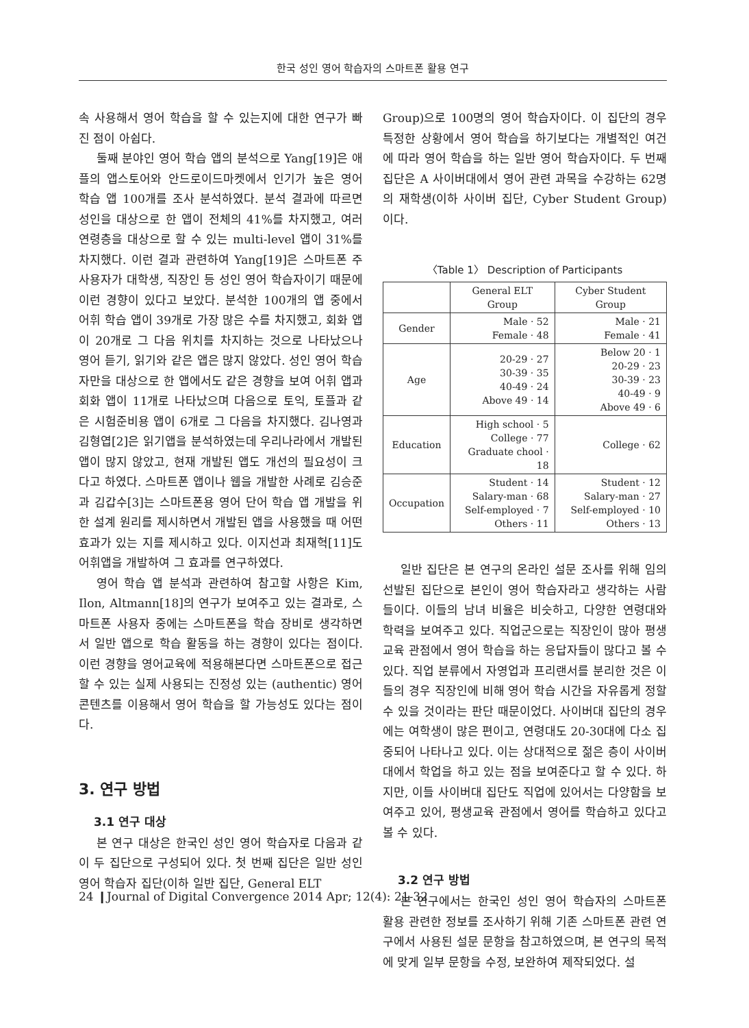한국 성인 영어 학습자의 스마트폰 활용 연구
속 사용해서 영어 학습을 할 수 있는지에 대한 연구가 빠진 점이 아쉽다.
둘째 분야인 영어 학습 앱의 분석으로 Yang[19]은 애플의 앱스토어와 안드로이드마켓에서 인기가 높은 영어 학습 앱 100개를 조사 분석하였다. 분석 결과에 따르면 성인을 대상으로 한 앱이 전체의 41%를 차지했고, 여러 연령층을 대상으로 할 수 있는 multi-level 앱이 31%를 차지했다. 이런 결과 관련하여 Yang[19]은 스마트폰 주 사용자가 대학생, 직장인 등 성인 영어 학습자이기 때문에 이런 경향이 있다고 보았다. 분석한 100개의 앱 중에서 어휘 학습 앱이 39개로 가장 많은 수를 차지했고, 회화 앱이 20개로 그 다음 위치를 차지하는 것으로 나타났으나 영어 듣기, 읽기와 같은 앱은 많지 않았다. 성인 영어 학습자만을 대상으로 한 앱에서도 같은 경향을 보여 어휘 앱과 회화 앱이 11개로 나타났으며 다음으로 토익, 토플과 같은 시험준비용 앱이 6개로 그 다음을 차지했다. 김나영과 김형엽[2]은 읽기앱을 분석하였는데 우리나라에서 개발된 앱이 많지 않았고, 현재 개발된 앱도 개선의 필요성이 크다고 하였다. 스마트폰 앱이나 웹을 개발한 사례로 김승준과 김갑수[3]는 스마트폰용 영어 단어 학습 앱 개발을 위한 설계 원리를 제시하면서 개발된 앱을 사용했을 때 어떤 효과가 있는 지를 제시하고 있다. 이지선과 최재혁[11]도 어휘앱을 개발하여 그 효과를 연구하였다.
영어 학습 앱 분석과 관련하여 참고할 사항은 Kim, Ilon, Altmann[18]의 연구가 보여주고 있는 결과로, 스마트폰 사용자 중에는 스마트폰을 학습 장비로 생각하면서 일반 앱으로 학습 활동을 하는 경향이 있다는 점이다. 이런 경향을 영어교육에 적용해본다면 스마트폰으로 접근할 수 있는 실제 사용되는 진정성 있는 (authentic) 영어 콘텐츠를 이용해서 영어 학습을 할 가능성도 있다는 점이다.
3. 연구 방법
3.1 연구 대상
본 연구 대상은 한국인 성인 영어 학습자로 다음과 같이 두 집단으로 구성되어 있다. 첫 번째 집단은 일반 성인 영어 학습자 집단(이하 일반 집단, General ELT
Group)으로 100명의 영어 학습자이다. 이 집단의 경우 특정한 상황에서 영어 학습을 하기보다는 개별적인 여건에 따라 영어 학습을 하는 일반 영어 학습자이다. 두 번째 집단은 A 사이버대에서 영어 관련 과목을 수강하는 62명의 재학생(이하 사이버 집단, Cyber Student Group)이다.
〈Table 1〉 Description of Participants
| | General ELT Group | Cyber Student Group |
| --- | --- | --- |
| Gender | Male · 52 Female · 48 | Male · 21 Female · 41 |
| Age | 20-29 · 27 30-39 · 35 40-49 · 24 Above 49 · 14 | Below 20 · 1 20-29 · 23 30-39 · 23 40-49 · 9 Above 49 · 6 |
| Education | High school · 5 College · 77 Graduate chool · 18 | College · 62 |
| Occupation | Student · 14 Salary-man · 68 Self-employed · 7 Others · 11 | Student · 12 Salary-man · 27 Self-employed · 10 Others · 13 |
일반 집단은 본 연구의 온라인 설문 조사를 위해 임의 선발된 집단으로 본인이 영어 학습자라고 생각하는 사람들이다. 이들의 남녀 비율은 비슷하고, 다양한 연령대와 학력을 보여주고 있다. 직업군으로는 직장인이 많아 평생교육 관점에서 영어 학습을 하는 응답자들이 많다고 볼 수 있다. 직업 분류에서 자영업과 프리랜서를 분리한 것은 이들의 경우 직장인에 비해 영어 학습 시간을 자유롭게 정할 수 있을 것이라는 판단 때문이었다. 사이버대 집단의 경우에는 여학생이 많은 편이고, 연령대도 20-30대에 다소 집중되어 나타나고 있다. 이는 상대적으로 젊은 층이 사이버대에서 학업을 하고 있는 점을 보여준다고 할 수 있다. 하지만, 이들 사이버대 집단도 직업에 있어서는 다양함을 보여주고 있어, 평생교육 관점에서 영어를 학습하고 있다고 볼 수 있다.
3.2 연구 방법
본 연구에서는 한국인 성인 영어 학습자의 스마트폰 활용 관련한 정보를 조사하기 위해 기존 스마트폰 관련 연구에서 사용된 설문 문항을 참고하였으며, 본 연구의 목적에 맞게 일부 문항을 수정, 보완하여 제작되었다. 설
24 ❙Journal of Digital Convergence 2014 Apr; 12(4): 21-32